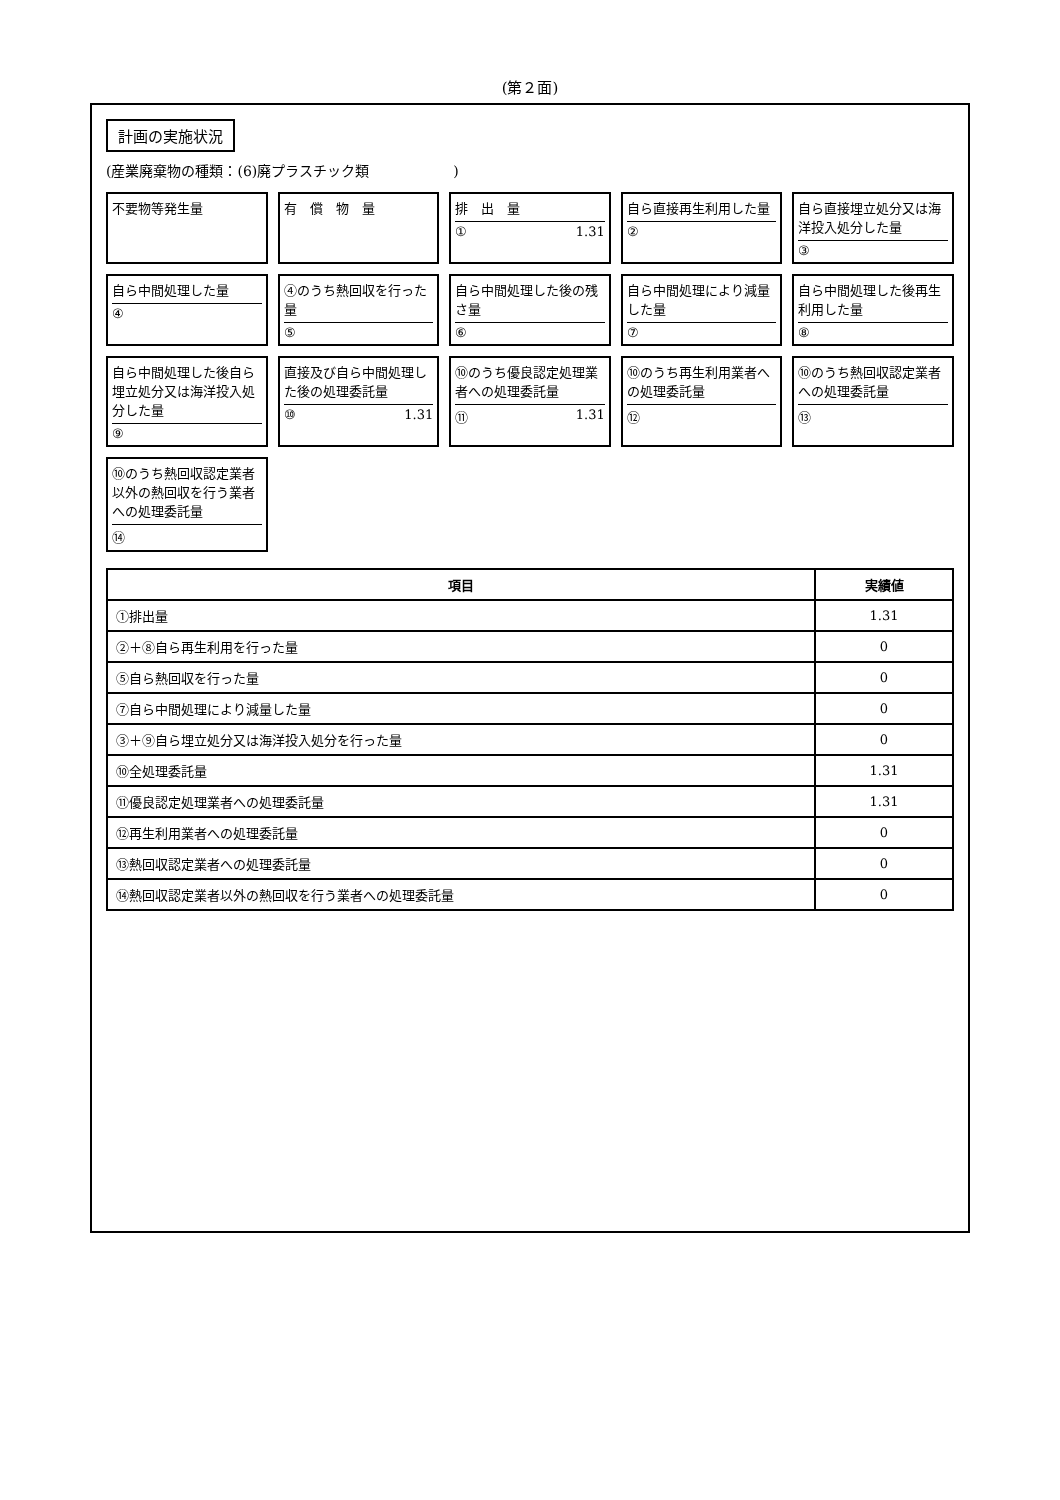(第２面)
計画の実施状況
(産業廃棄物の種類：(6)廃プラスチック類　　　　　　)
不要物等発生量
有　償　物　量
排　出　量
① 1.31
自ら直接再生利用した量
②
自ら直接埋立処分又は海洋投入処分した量
③
自ら中間処理した量
④
④のうち熱回収を行った量
⑤
自ら中間処理した後の残さ量
⑥
自ら中間処理により減量した量
⑦
自ら中間処理した後再生利用した量
⑧
自ら中間処理した後自ら埋立処分又は海洋投入処分した量
⑨
直接及び自ら中間処理した後の処理委託量
⑩ 1.31
⑩のうち優良認定処理業者への処理委託量
⑪ 1.31
⑩のうち再生利用業者への処理委託量
⑫
⑩のうち熱回収認定業者への処理委託量
⑬
⑩のうち熱回収認定業者以外の熱回収を行う業者への処理委託量
⑭
| 項目 | 実績値 |
| --- | --- |
| ①排出量 | 1.31 |
| ②＋⑧自ら再生利用を行った量 | 0 |
| ⑤自ら熱回収を行った量 | 0 |
| ⑦自ら中間処理により減量した量 | 0 |
| ③＋⑨自ら埋立処分又は海洋投入処分を行った量 | 0 |
| ⑩全処理委託量 | 1.31 |
| ⑪優良認定処理業者への処理委託量 | 1.31 |
| ⑫再生利用業者への処理委託量 | 0 |
| ⑬熱回収認定業者への処理委託量 | 0 |
| ⑭熱回収認定業者以外の熱回収を行う業者への処理委託量 | 0 |